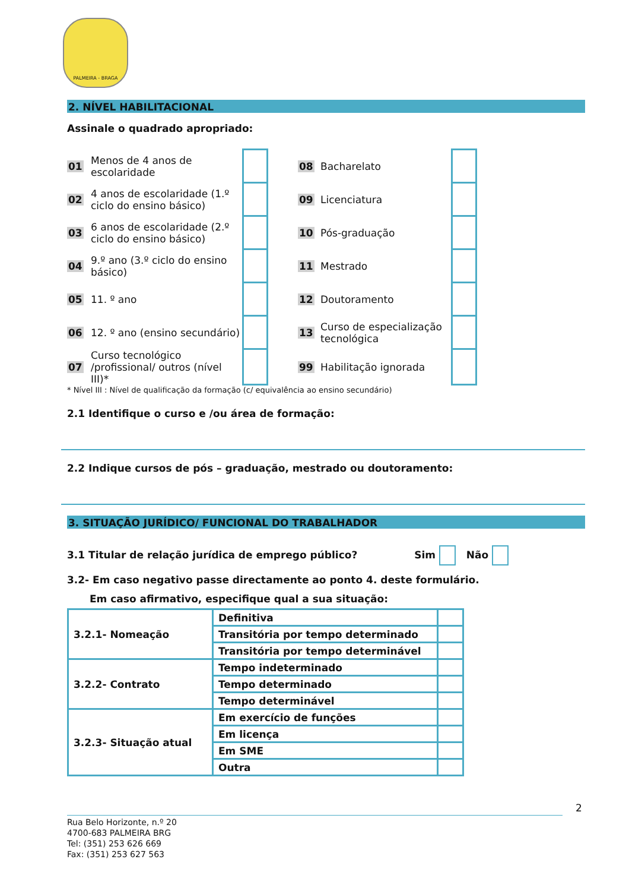PALMEIRA - BRAGA
2. NÍVEL HABILITACIONAL
Assinale o quadrado apropriado:
| 01 | Menos de 4 anos de escolaridade | | | 08 | Bacharelato | |
| 02 | 4 anos de escolaridade (1.º ciclo do ensino básico) | | | 09 | Licenciatura | |
| 03 | 6 anos de escolaridade (2.º ciclo do ensino básico) | | | 10 | Pós-graduação | |
| 04 | 9.º ano (3.º ciclo do ensino básico) | | | 11 | Mestrado | |
| 05 | 11. º ano | | | 12 | Doutoramento | |
| 06 | 12. º ano (ensino secundário) | | | 13 | Curso de especialização tecnológica | |
| 07 | Curso tecnológico /profissional/ outros (nível III)* | | | 99 | Habilitação ignorada | |
* Nível III : Nível de qualificação da formação (c/ equivalência ao ensino secundário)
2.1 Identifique o curso e /ou área de formação:
2.2 Indique cursos de pós – graduação, mestrado ou doutoramento:
3. SITUAÇÃO JURÍDICO/ FUNCIONAL DO TRABALHADOR
3.1 Titular de relação jurídica de emprego público? Sim Não
3.2- Em caso negativo passe directamente ao ponto 4. deste formulário.
Em caso afirmativo, especifique qual a sua situação:
| 3.2.1- Nomeação | Definitiva | |
| | Transitória por tempo determinado | |
| | Transitória por tempo determinável | |
| 3.2.2- Contrato | Tempo indeterminado | |
| | Tempo determinado | |
| | Tempo determinável | |
| 3.2.3- Situação atual | Em exercício de funções | |
| | Em licença | |
| | Em SME | |
| | Outra | |
2
Rua Belo Horizonte, n.º 20
4700-683 PALMEIRA BRG
Tel: (351) 253 626 669
Fax: (351) 253 627 563